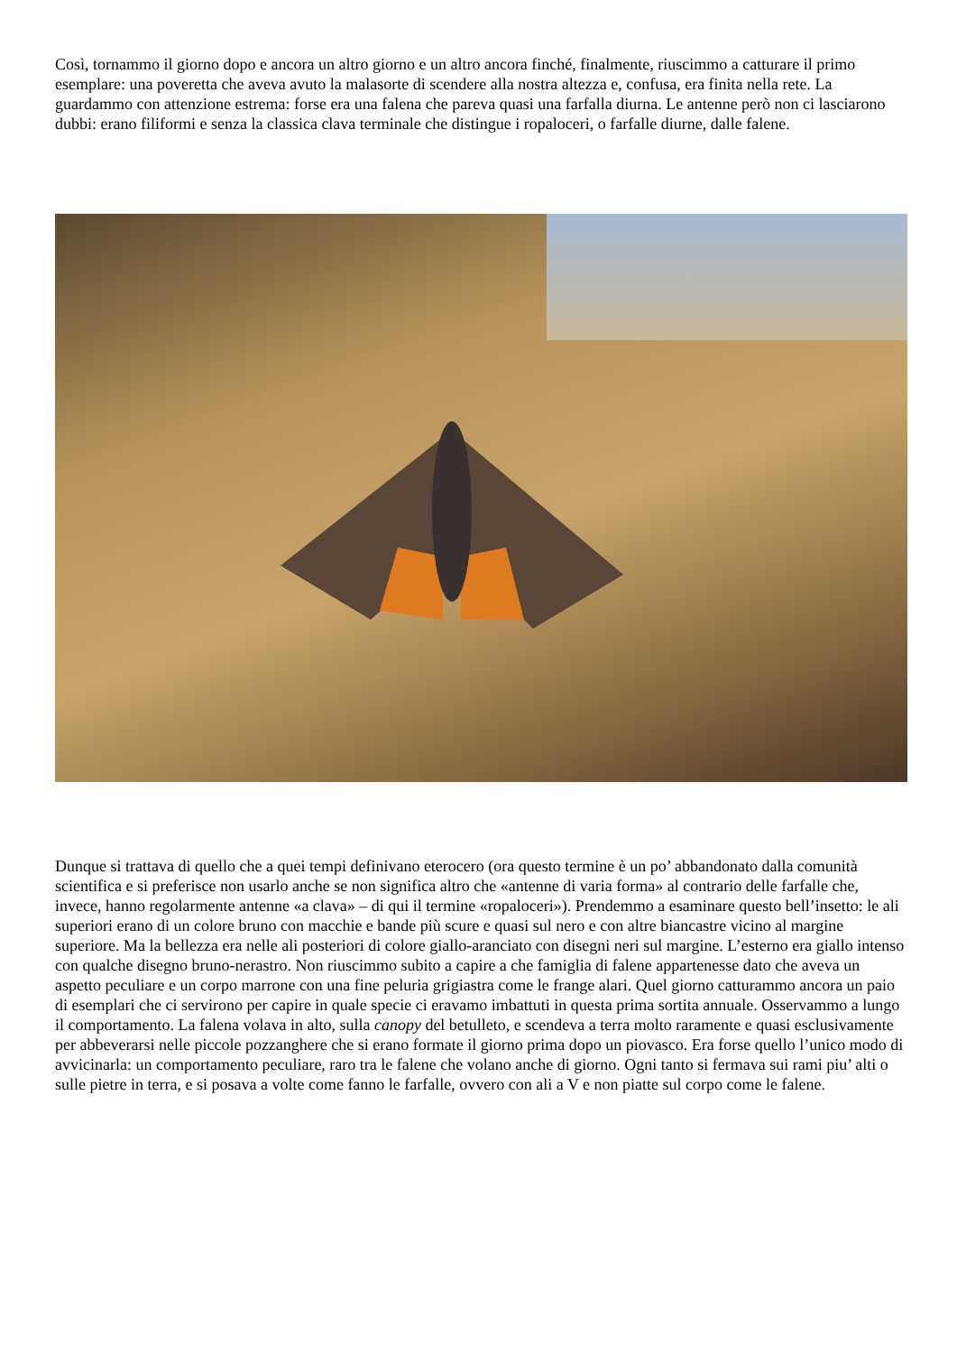Così, tornammo il giorno dopo e ancora un altro giorno e un altro ancora finché, finalmente, riuscimmo a catturare il primo esemplare: una poveretta che aveva avuto la malasorte di scendere alla nostra altezza e, confusa, era finita nella rete. La guardammo con attenzione estrema: forse era una falena che pareva quasi una farfalla diurna. Le antenne però non ci lasciarono dubbi: erano filiformi e senza la classica clava terminale che distingue i ropaloceri, o farfalle diurne, dalle falene.
Dunque si trattava di quello che a quei tempi definivano eterocero (ora questo termine è un po’ abbandonato dalla comunità scientifica e si preferisce non usarlo anche se non significa altro che «antenne di varia forma» al contrario delle farfalle che, invece, hanno regolarmente antenne «a clava» – di qui il termine «ropaloceri»). Prendemmo a esaminare questo bell’insetto: le ali superiori erano di un colore bruno con macchie e bande più scure e quasi sul nero e con altre biancastre vicino al margine superiore. Ma la bellezza era nelle ali posteriori di colore giallo-aranciato con disegni neri sul margine. L’esterno era giallo intenso con qualche disegno bruno-nerastro. Non riuscimmo subito a capire a che famiglia di falene appartenesse dato che aveva un aspetto peculiare e un corpo marrone con una fine peluria grigiastra come le frange alari. Quel giorno catturammo ancora un paio di esemplari che ci servirono per capire in quale specie ci eravamo imbattuti in questa prima sortita annuale. Osservammo a lungo il comportamento. La falena volava in alto, sulla canopy del betulleto, e scendeva a terra molto raramente e quasi esclusivamente per abbeverarsi nelle piccole pozzanghere che si erano formate il giorno prima dopo un piovasco. Era forse quello l’unico modo di avvicinarla: un comportamento peculiare, raro tra le falene che volano anche di giorno. Ogni tanto si fermava sui rami piu’ alti o sulle pietre in terra, e si posava a volte come fanno le farfalle, ovvero con ali a V e non piatte sul corpo come le falene.